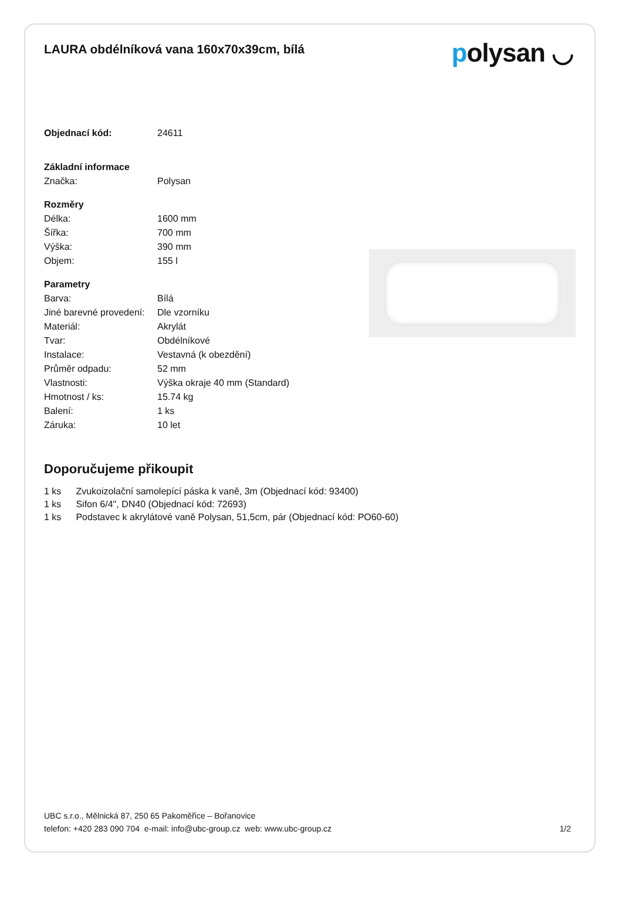LAURA obdélníková vana 160x70x39cm, bílá
polysan ◡
| Objednací kód: | 24611 |
| Základní informace | |
| Značka: | Polysan |
| Rozměry | |
| Délka: | 1600 mm |
| Šířka: | 700 mm |
| Výška: | 390 mm |
| Objem: | 155 l |
| Parametry | |
| Barva: | Bílá |
| Jiné barevné provedení: | Dle vzorníku |
| Materiál: | Akrylát |
| Tvar: | Obdélníkové |
| Instalace: | Vestavná (k obezdění) |
| Průměr odpadu: | 52 mm |
| Vlastnosti: | Výška okraje 40 mm (Standard) |
| Hmotnost / ks: | 15.74 kg |
| Balení: | 1 ks |
| Záruka: | 10 let |
Doporučujeme přikoupit
1 ks Zvukoizolační samolepící páska k vaně, 3m (Objednací kód: 93400)
1 ks Sifon 6/4", DN40 (Objednací kód: 72693)
1 ks Podstavec k akrylátové vaně Polysan, 51,5cm, pár (Objednací kód: PO60-60)
UBC s.r.o., Mělnická 87, 250 65 Pakoměřice – Bořanovice
telefon: +420 283 090 704 e-mail: info@ubc-group.cz web: www.ubc-group.cz 1/2